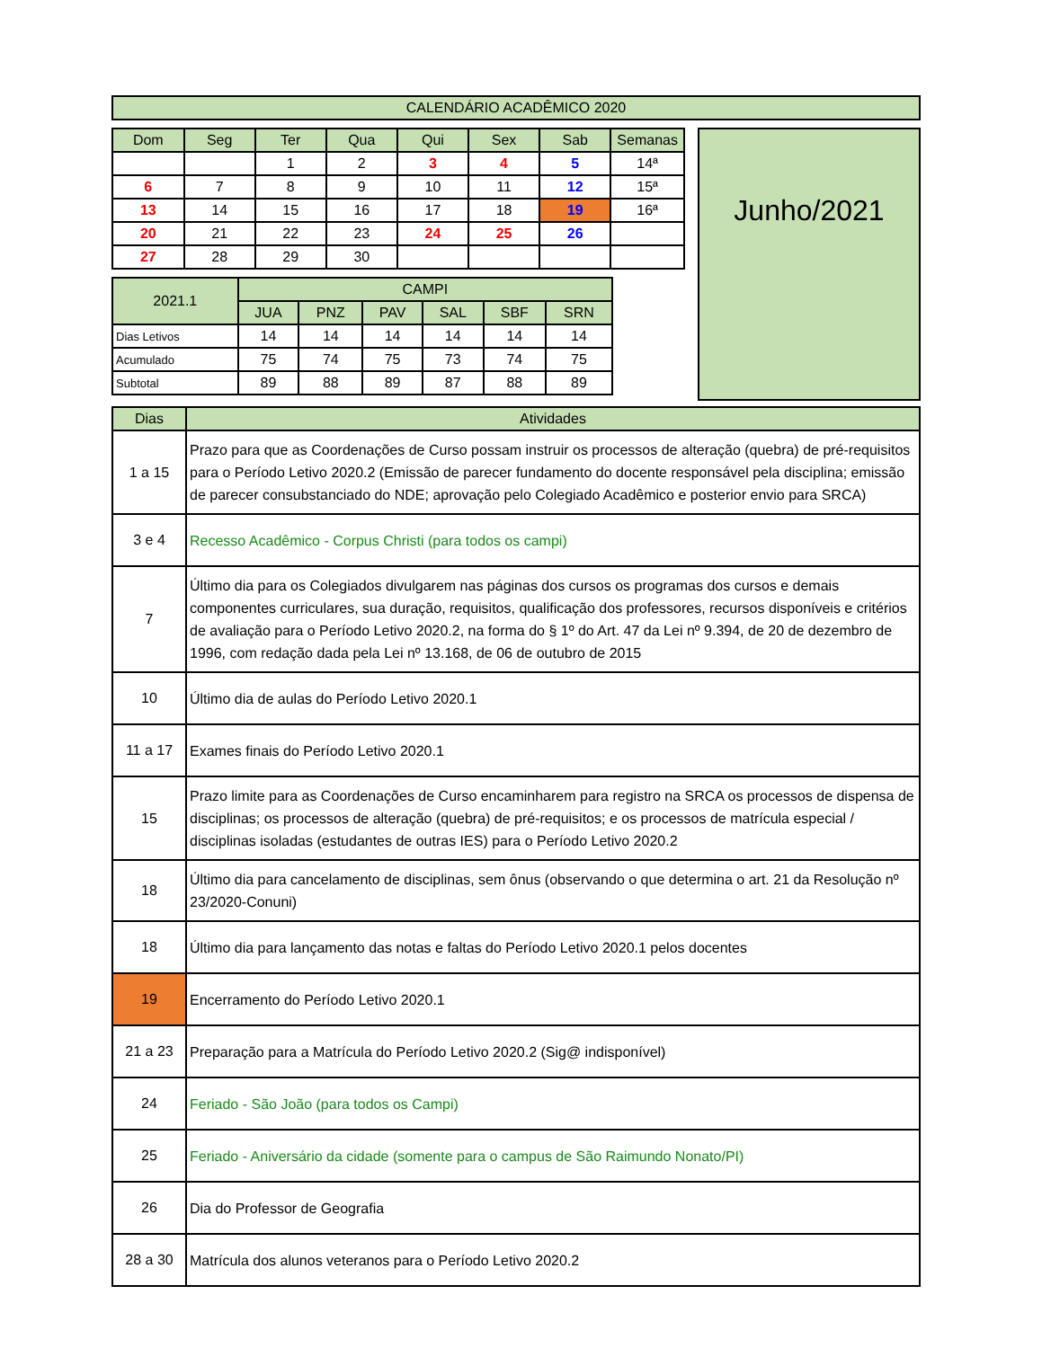| CALENDÁRIO ACADÊMICO 2020 |
| Dom | Seg | Ter | Qua | Qui | Sex | Sab | Semanas |
| --- | --- | --- | --- | --- | --- | --- | --- |
| | | 1 | 2 | 3 | 4 | 5 | 14ª |
| 6 | 7 | 8 | 9 | 10 | 11 | 12 | 15ª |
| 13 | 14 | 15 | 16 | 17 | 18 | 19 | 16ª |
| 20 | 21 | 22 | 23 | 24 | 25 | 26 | |
| 27 | 28 | 29 | 30 | | | | |
| 2021.1 | CAMPI | | | | | |
| | JUA | PNZ | PAV | SAL | SBF | SRN |
| Dias Letivos | 14 | 14 | 14 | 14 | 14 | 14 |
| Acumulado | 75 | 74 | 75 | 73 | 74 | 75 |
| Subtotal | 89 | 88 | 89 | 87 | 88 | 89 |
Junho/2021
| Dias | Atividades |
| 1 a 15 | Prazo para que as Coordenações de Curso possam instruir os processos de alteração (quebra) de pré-requisitos para o Período Letivo 2020.2 (Emissão de parecer fundamento do docente responsável pela disciplina; emissão de parecer consubstanciado do NDE; aprovação pelo Colegiado Acadêmico e posterior envio para SRCA) |
| 3 e 4 | Recesso Acadêmico - Corpus Christi (para todos os campi) |
| 7 | Último dia para os Colegiados divulgarem nas páginas dos cursos os programas dos cursos e demais componentes curriculares, sua duração, requisitos, qualificação dos professores, recursos disponíveis e critérios de avaliação para o Período Letivo 2020.2, na forma do § 1º do Art. 47 da Lei nº 9.394, de 20 de dezembro de 1996, com redação dada pela Lei nº 13.168, de 06 de outubro de 2015 |
| 10 | Último dia de aulas do Período Letivo 2020.1 |
| 11 a 17 | Exames finais do Período Letivo 2020.1 |
| 15 | Prazo limite para as Coordenações de Curso encaminharem para registro na SRCA os processos de dispensa de disciplinas; os processos de alteração (quebra) de pré-requisitos; e os processos de matrícula especial / disciplinas isoladas (estudantes de outras IES) para o Período Letivo 2020.2 |
| 18 | Último dia para cancelamento de disciplinas, sem ônus (observando o que determina o art. 21 da Resolução nº 23/2020-Conuni) |
| 18 | Último dia para lançamento das notas e faltas do Período Letivo 2020.1 pelos docentes |
| 19 | Encerramento do Período Letivo 2020.1 |
| 21 a 23 | Preparação para a Matrícula do Período Letivo 2020.2 (Sig@ indisponível) |
| 24 | Feriado - São João (para todos os Campi) |
| 25 | Feriado - Aniversário da cidade (somente para o campus de São Raimundo Nonato/PI) |
| 26 | Dia do Professor de Geografia |
| 28 a 30 | Matrícula dos alunos veteranos para o Período Letivo 2020.2 |